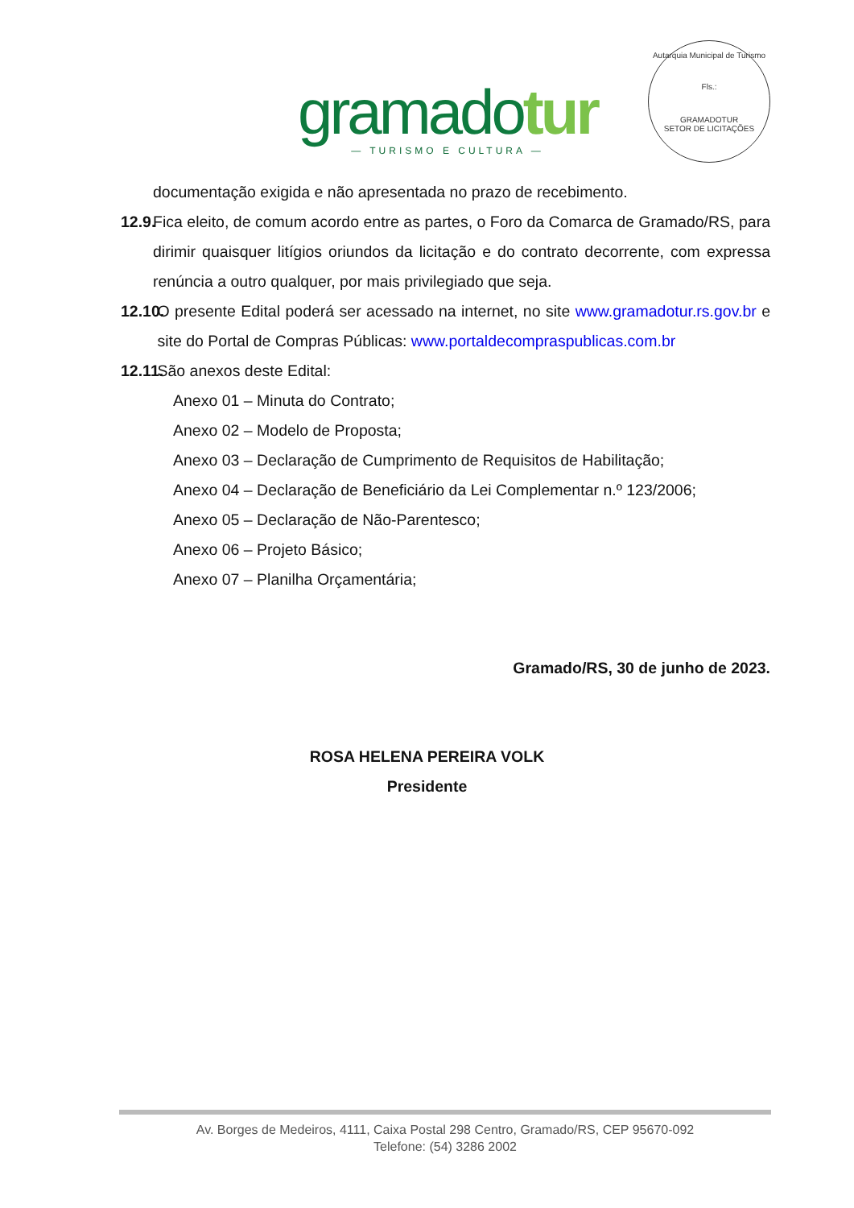gramadotur
— TURISMO E CULTURA —
Autarquia Municipal de Turismo
Fls.:
GRAMADOTUR
SETOR DE LICITAÇÕES
documentação exigida e não apresentada no prazo de recebimento.
12.9. Fica eleito, de comum acordo entre as partes, o Foro da Comarca de Gramado/RS, para dirimir quaisquer litígios oriundos da licitação e do contrato decorrente, com expressa renúncia a outro qualquer, por mais privilegiado que seja.
12.10. O presente Edital poderá ser acessado na internet, no site www.gramadotur.rs.gov.br e site do Portal de Compras Públicas: www.portaldecompraspublicas.com.br
12.11. São anexos deste Edital:
Anexo 01 – Minuta do Contrato;
Anexo 02 – Modelo de Proposta;
Anexo 03 – Declaração de Cumprimento de Requisitos de Habilitação;
Anexo 04 – Declaração de Beneficiário da Lei Complementar n.º 123/2006;
Anexo 05 – Declaração de Não-Parentesco;
Anexo 06 – Projeto Básico;
Anexo 07 – Planilha Orçamentária;
Gramado/RS, 30 de junho de 2023.
ROSA HELENA PEREIRA VOLK
Presidente
Av. Borges de Medeiros, 4111, Caixa Postal 298 Centro, Gramado/RS, CEP 95670-092
Telefone: (54) 3286 2002